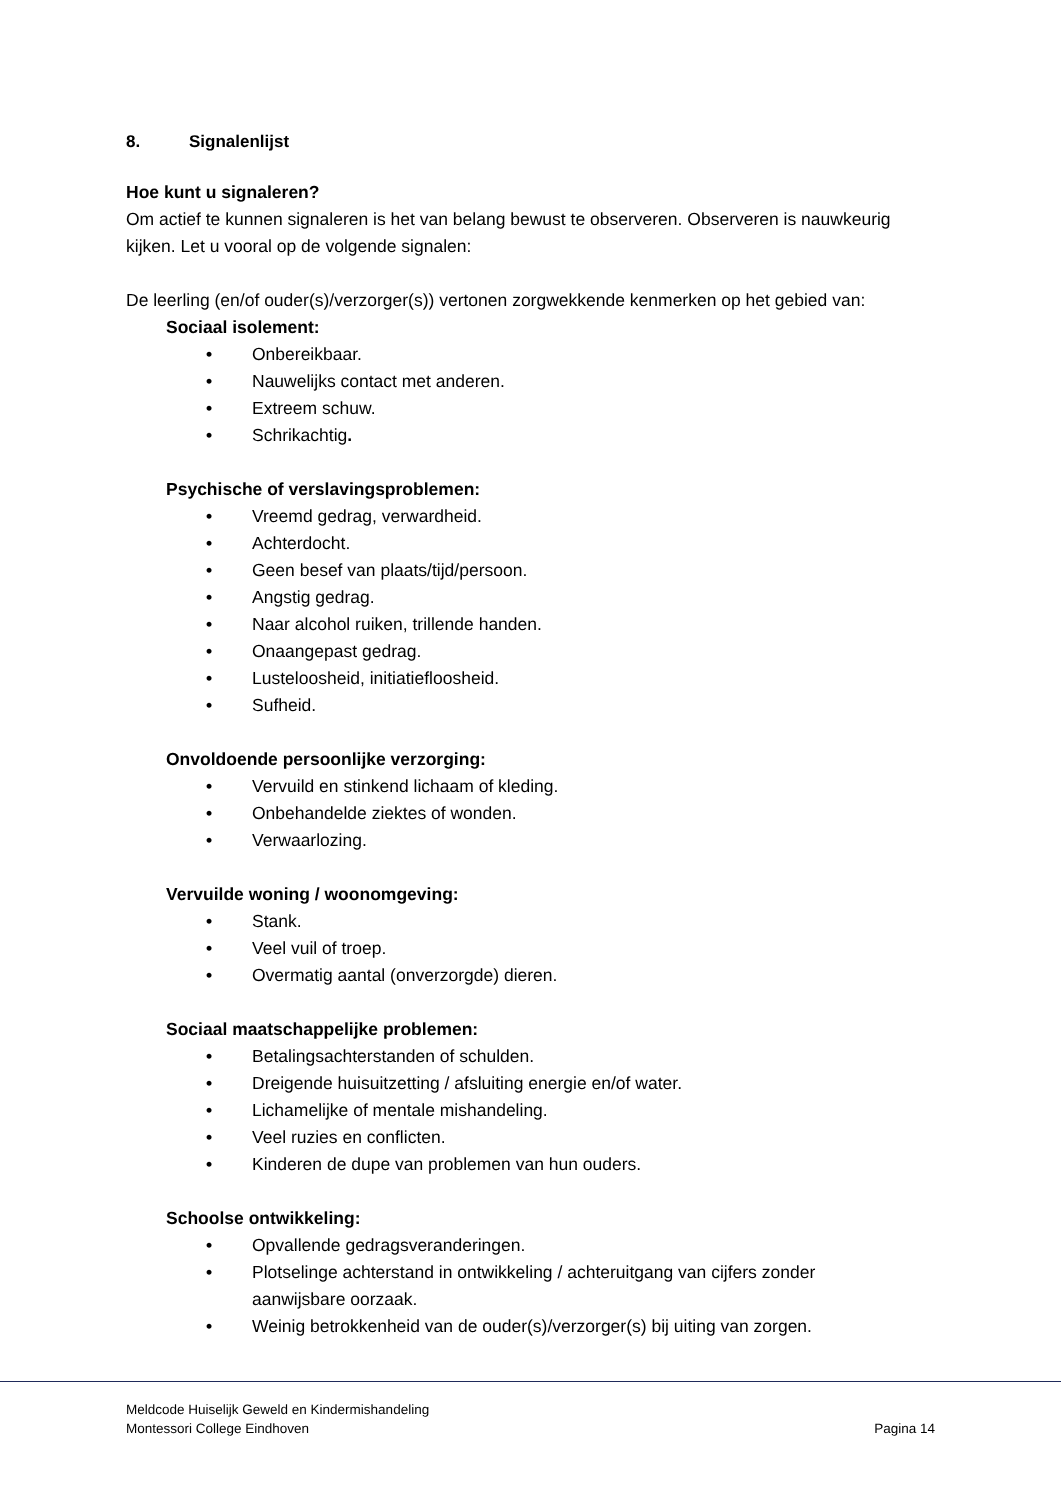8. Signalenlijst
Hoe kunt u signaleren?
Om actief te kunnen signaleren is het van belang bewust te observeren. Observeren is nauwkeurig kijken. Let u vooral op de volgende signalen:
De leerling (en/of ouder(s)/verzorger(s)) vertonen zorgwekkende kenmerken op het gebied van:
Sociaal isolement:
• Onbereikbaar.
• Nauwelijks contact met anderen.
• Extreem schuw.
• Schrikachtig.
Psychische of verslavingsproblemen:
• Vreemd gedrag, verwardheid.
• Achterdocht.
• Geen besef van plaats/tijd/persoon.
• Angstig gedrag.
• Naar alcohol ruiken, trillende handen.
• Onaangepast gedrag.
• Lusteloosheid, initiatiefloosheid.
• Sufheid.
Onvoldoende persoonlijke verzorging:
• Vervuild en stinkend lichaam of kleding.
• Onbehandelde ziektes of wonden.
• Verwaarlozing.
Vervuilde woning / woonomgeving:
• Stank.
• Veel vuil of troep.
• Overmatig aantal (onverzorgde) dieren.
Sociaal maatschappelijke problemen:
• Betalingsachterstanden of schulden.
• Dreigende huisuitzetting / afsluiting energie en/of water.
• Lichamelijke of mentale mishandeling.
• Veel ruzies en conflicten.
• Kinderen de dupe van problemen van hun ouders.
Schoolse ontwikkeling:
• Opvallende gedragsveranderingen.
• Plotselinge achterstand in ontwikkeling / achteruitgang van cijfers zonder aanwijsbare oorzaak.
• Weinig betrokkenheid van de ouder(s)/verzorger(s) bij uiting van zorgen.
Meldcode Huiselijk Geweld en Kindermishandeling
Montessori College Eindhoven Pagina 14